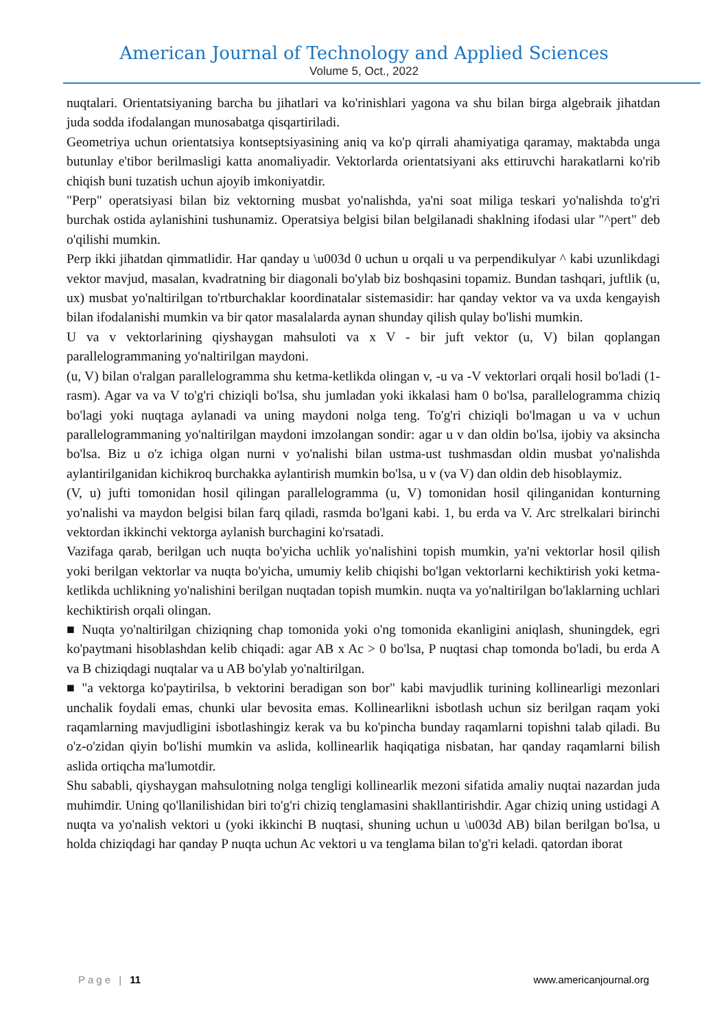American Journal of Technology and Applied Sciences
Volume 5, Oct., 2022
nuqtalari. Orientatsiyaning barcha bu jihatlari va ko'rinishlari yagona va shu bilan birga algebraik jihatdan juda sodda ifodalangan munosabatga qisqartiriladi.
Geometriya uchun orientatsiya kontseptsiyasining aniq va ko'p qirrali ahamiyatiga qaramay, maktabda unga butunlay e'tibor berilmasligi katta anomaliyadir. Vektorlarda orientatsiyani aks ettiruvchi harakatlarni ko'rib chiqish buni tuzatish uchun ajoyib imkoniyatdir.
"Perp" operatsiyasi bilan biz vektorning musbat yo'nalishda, ya'ni soat miliga teskari yo'nalishda to'g'ri burchak ostida aylanishini tushunamiz. Operatsiya belgisi bilan belgilanadi shaklning ifodasi ular "^pert" deb o'qilishi mumkin.
Perp ikki jihatdan qimmatlidir. Har qanday u \u003d 0 uchun u orqali u va perpendikulyar ^ kabi uzunlikdagi vektor mavjud, masalan, kvadratning bir diagonali bo'ylab biz boshqasini topamiz. Bundan tashqari, juftlik (u, ux) musbat yo'naltirilgan to'rtburchaklar koordinatalar sistemasidir: har qanday vektor va va uxda kengayish bilan ifodalanishi mumkin va bir qator masalalarda aynan shunday qilish qulay bo'lishi mumkin.
U va v vektorlarining qiyshaygan mahsuloti va x V - bir juft vektor (u, V) bilan qoplangan parallelogrammaning yo'naltirilgan maydoni.
(u, V) bilan o'ralgan parallelogramma shu ketma-ketlikda olingan v, -u va -V vektorlari orqali hosil bo'ladi (1-rasm). Agar va va V to'g'ri chiziqli bo'lsa, shu jumladan yoki ikkalasi ham 0 bo'lsa, parallelogramma chiziq bo'lagi yoki nuqtaga aylanadi va uning maydoni nolga teng. To'g'ri chiziqli bo'lmagan u va v uchun parallelogrammaning yo'naltirilgan maydoni imzolangan sondir: agar u v dan oldin bo'lsa, ijobiy va aksincha bo'lsa. Biz u o'z ichiga olgan nurni v yo'nalishi bilan ustma-ust tushmasdan oldin musbat yo'nalishda aylantirilganidan kichikroq burchakka aylantirish mumkin bo'lsa, u v (va V) dan oldin deb hisoblaymiz.
(V, u) jufti tomonidan hosil qilingan parallelogramma (u, V) tomonidan hosil qilinganidan konturning yo'nalishi va maydon belgisi bilan farq qiladi, rasmda bo'lgani kabi. 1, bu erda va V. Arc strelkalari birinchi vektordan ikkinchi vektorga aylanish burchagini ko'rsatadi.
Vazifaga qarab, berilgan uch nuqta bo'yicha uchlik yo'nalishini topish mumkin, ya'ni vektorlar hosil qilish yoki berilgan vektorlar va nuqta bo'yicha, umumiy kelib chiqishi bo'lgan vektorlarni kechiktirish yoki ketma-ketlikda uchlikning yo'nalishini berilgan nuqtadan topish mumkin. nuqta va yo'naltirilgan bo'laklarning uchlari kechiktirish orqali olingan.
■ Nuqta yo'naltirilgan chiziqning chap tomonida yoki o'ng tomonida ekanligini aniqlash, shuningdek, egri ko'paytmani hisoblashdan kelib chiqadi: agar AB x Ac > 0 bo'lsa, P nuqtasi chap tomonda bo'ladi, bu erda A va B chiziqdagi nuqtalar va u AB bo'ylab yo'naltirilgan.
■ "a vektorga ko'paytirilsa, b vektorini beradigan son bor" kabi mavjudlik turining kollinearligi mezonlari unchalik foydali emas, chunki ular bevosita emas. Kollinearlikni isbotlash uchun siz berilgan raqam yoki raqamlarning mavjudligini isbotlashingiz kerak va bu ko'pincha bunday raqamlarni topishni talab qiladi. Bu o'z-o'zidan qiyin bo'lishi mumkin va aslida, kollinearlik haqiqatiga nisbatan, har qanday raqamlarni bilish aslida ortiqcha ma'lumotdir.
Shu sababli, qiyshaygan mahsulotning nolga tengligi kollinearlik mezoni sifatida amaliy nuqtai nazardan juda muhimdir. Uning qo'llanilishidan biri to'g'ri chiziq tenglamasini shakllantirishdir. Agar chiziq uning ustidagi A nuqta va yo'nalish vektori u (yoki ikkinchi B nuqtasi, shuning uchun u \u003d AB) bilan berilgan bo'lsa, u holda chiziqdagi har qanday P nuqta uchun Ac vektori u va tenglama bilan to'g'ri keladi. qatordan iborat
Page | 11 www.americanjournal.org